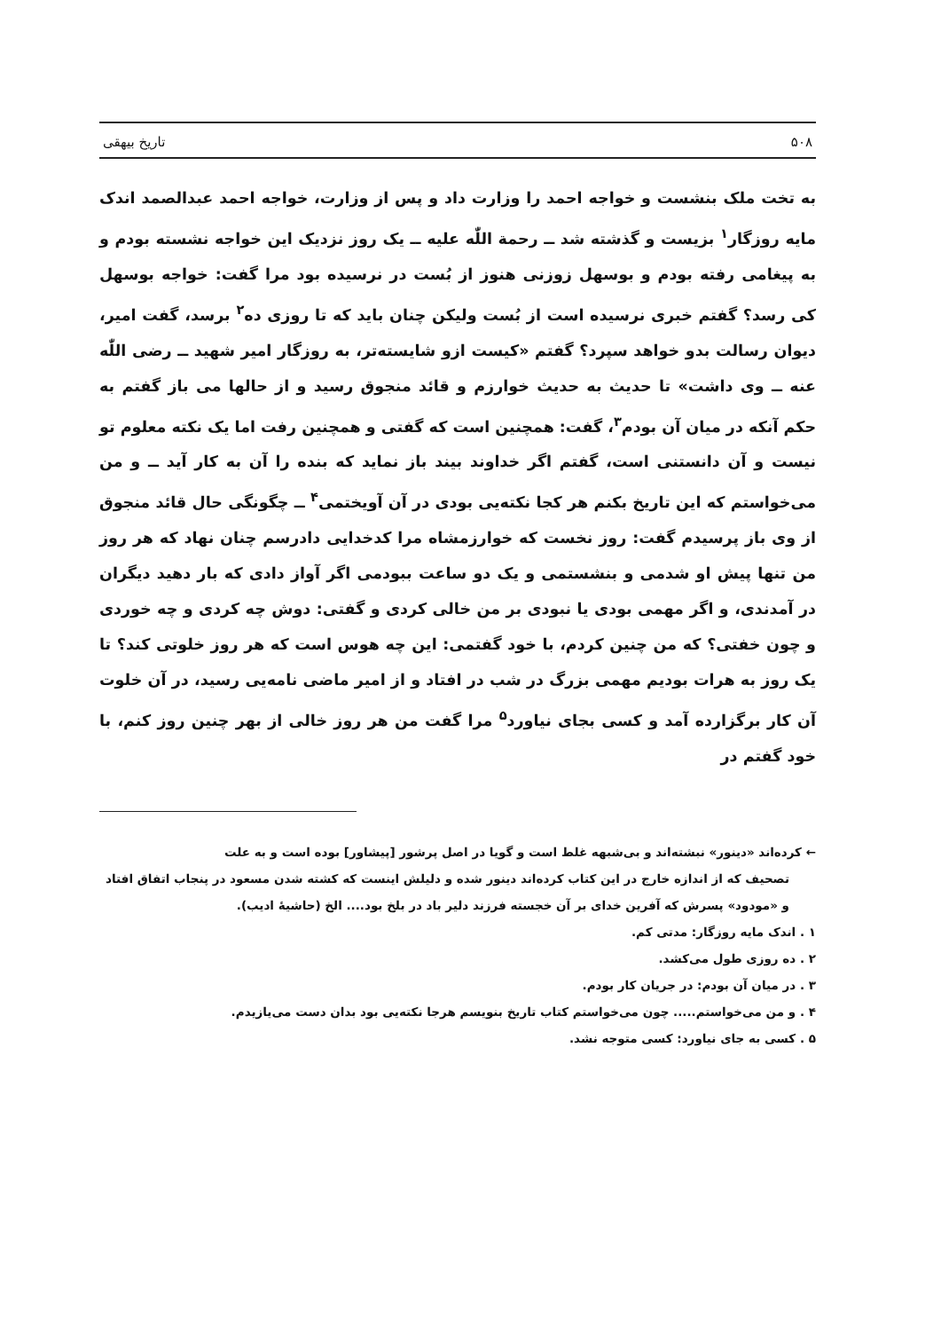۵۰۸ تاریخ بیهقی
به تخت ملک بنشست و خواجه احمد را وزارت داد و پس از وزارت، خواجه احمد عبدالصمد اندک مایه روزگار<sup>۱</sup> بزیست و گذشته شد ــ رحمة اللّٰه علیه ــ یک روز نزدیک این خواجه نشسته بودم و به پیغامی رفته بودم و بوسهل زوزنی هنوز از بُست در نرسیده بود مرا گفت: خواجه بوسهل کی رسد؟ گفتم خبری نرسیده است از بُست ولیکن چنان باید که تا روزی ده<sup>۲</sup> برسد، گفت امیر، دیوان رسالت بدو خواهد سپرد؟ گفتم «کیست ازو شایسته‌تر، به روزگار امیر شهید ــ رضی اللّٰه عنه ــ وی داشت» تا حدیث به حدیث خوارزم و قائد منجوق رسید و از حالها می باز گفتم به حکم آنکه در میان آن بودم<sup>۳</sup>، گفت: همچنین است که گفتی و همچنین رفت اما یک نکته معلوم تو نیست و آن دانستنی است، گفتم اگر خداوند بیند باز نماید که بنده را آن به کار آید ــ و من می‌خواستم که این تاریخ بکنم هر کجا نکته‌یی بودی در آن آویختمی<sup>۴</sup> ــ چگونگی حال قائد منجوق از وی باز پرسیدم گفت: روز نخست که خوارزمشاه مرا کدخدایی دادرسم چنان نهاد که هر روز من تنها پیش او شدمی و بنشستمی و یک دو ساعت ببودمی اگر آواز دادی که بار دهید دیگران در آمدندی، و اگر مهمی بودی یا نبودی بر من خالی کردی و گفتی: دوش چه کردی و چه خوردی و چون خفتی؟ که من چنین کردم، با خود گفتمی: این چه هوس است که هر روز خلوتی کند؟ تا یک روز به هرات بودیم مهمی بزرگ در شب در افتاد و از امیر ماضی نامه‌یی رسید، در آن خلوت آن کار برگزارده آمد و کسی بجای نیاورد<sup>۵</sup> مرا گفت من هر روز خالی از بهر چنین روز کنم، با خود گفتم در
← کرده‌اند «دینور» نبشته‌اند و بی‌شبهه غلط است و گویا در اصل پرشور [پیشاور] بوده است و به علت
تصحیف که از اندازه خارج در این کتاب کرده‌اند دینور شده و دلیلش اینست که کشته شدن مسعود در پنجاب اتفاق افتاد و «مودود» پسرش که آفرین خدای بر آن خجسته فرزند دلیر باد در بلخ بود.... الخ (حاشیهٔ ادیب).
۱ . اندک مایه روزگار: مدتی کم.
۲ . ده روزی طول می‌کشد.
۳ . در میان آن بودم: در جریان کار بودم.
۴ . و من می‌خواستم..... چون می‌خواستم کتاب تاریخ بنویسم هرجا نکته‌یی بود بدان دست می‌یازیدم.
۵ . کسی به جای نیاورد: کسی متوجه نشد.